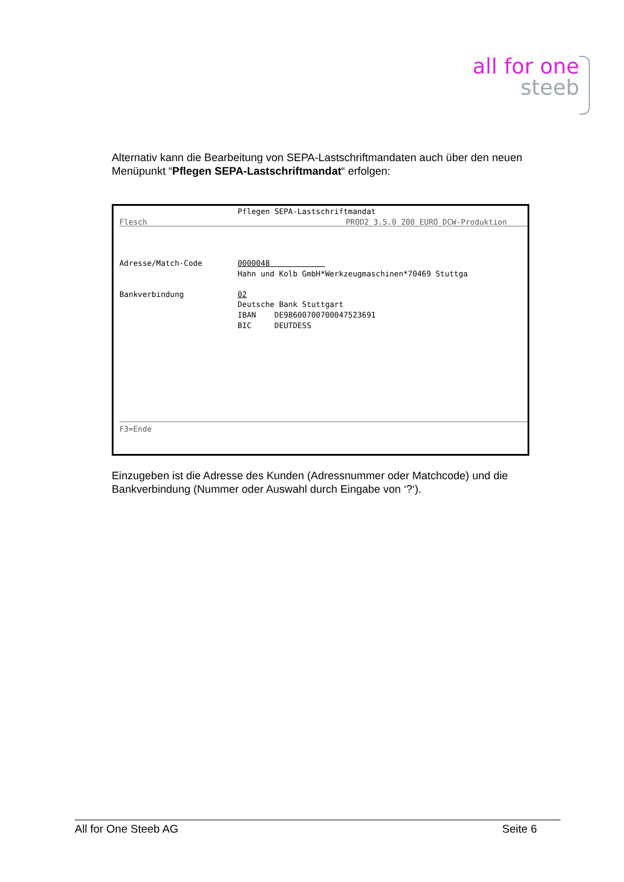all for one
steeb
Alternativ kann die Bearbeitung von SEPA-Lastschriftmandaten auch über den neuen Menüpunkt “Pflegen SEPA-Lastschriftmandat“ erfolgen:
Pflegen SEPA-Lastschriftmandat
Flesch
PROD2 3.5.0 200 EURO DCW-Produktion
Adresse/Match-Code
0000048
Hahn und Kolb GmbH*Werkzeugmaschinen*70469 Stuttga
Bankverbindung
02
Deutsche Bank Stuttgart
IBAN DE98600700700047523691
BIC DEUTDESS
F3=Ende
Einzugeben ist die Adresse des Kunden (Adressnummer oder Matchcode) und die Bankverbindung (Nummer oder Auswahl durch Eingabe von ‘?‘).
All for One Steeb AG Seite 6